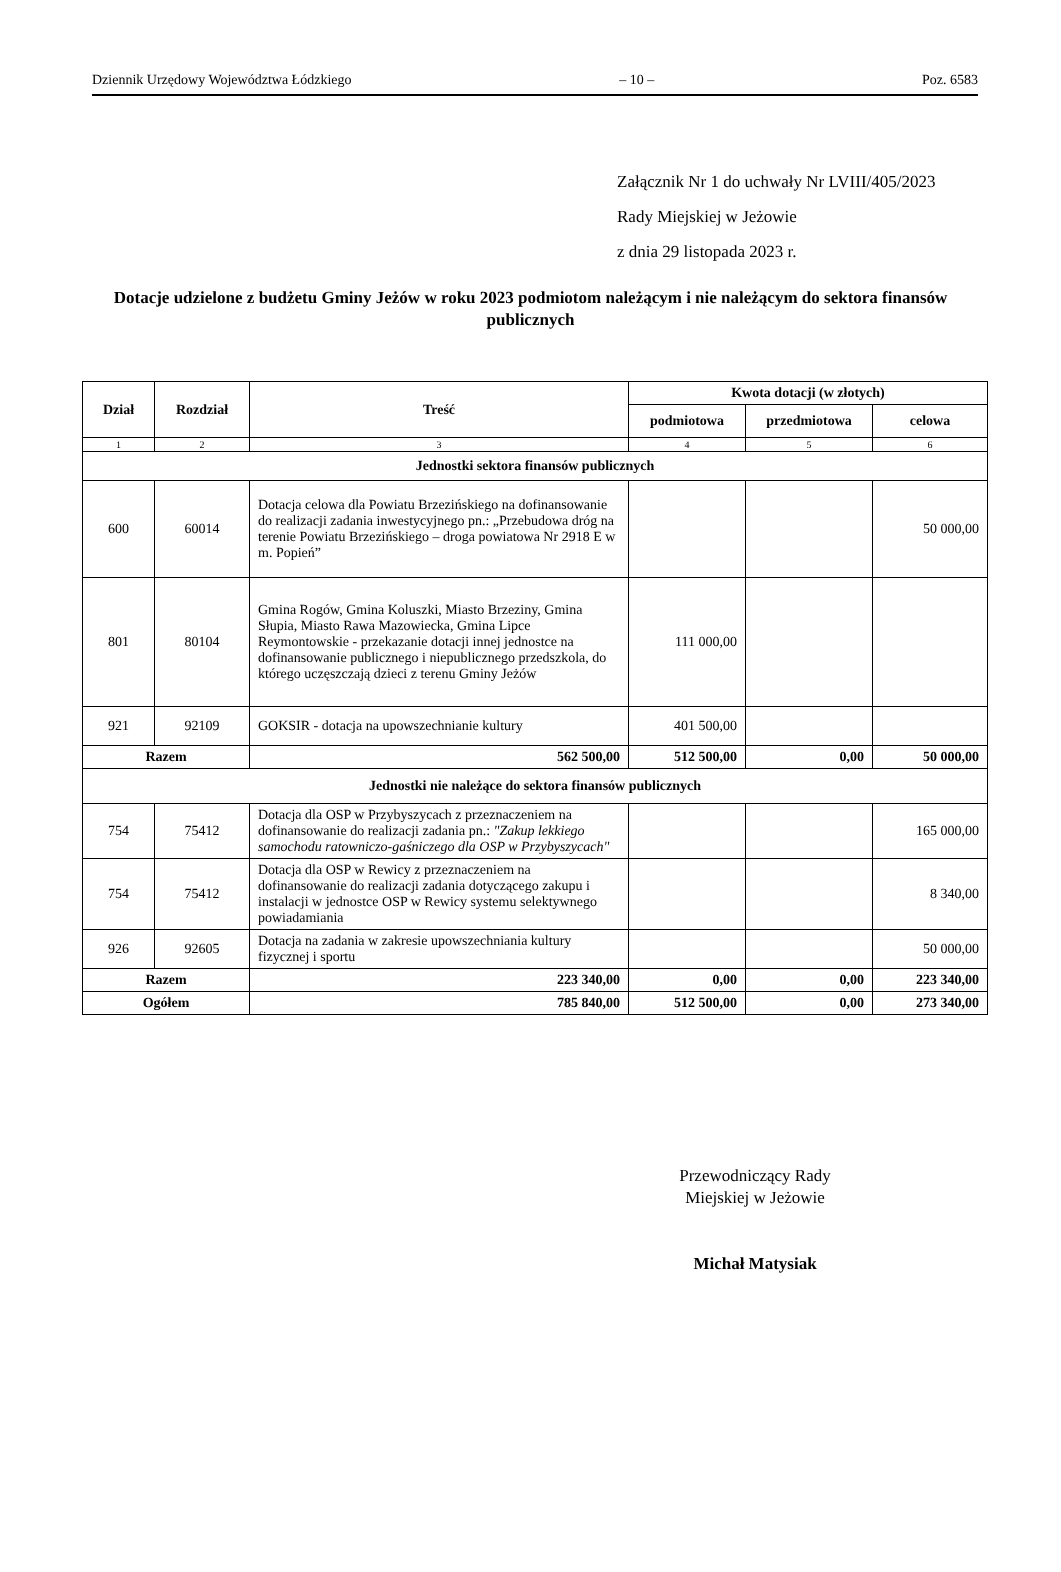Dziennik Urzędowy Województwa Łódzkiego – 10 – Poz. 6583
Załącznik Nr 1 do uchwały Nr LVIII/405/2023
Rady Miejskiej w Jeżowie
z dnia 29 listopada 2023 r.
Dotacje udzielone z budżetu Gminy Jeżów w roku 2023 podmiotom należącym i nie należącym do sektora finansów publicznych
| Dział | Rozdział | Treść | Kwota dotacji (w złotych) | | |
| --- | --- | --- | --- | --- | --- |
| | | | podmiotowa | przedmiotowa | celowa |
| 1 | 2 | 3 | 4 | 5 | 6 |
| Jednostki sektora finansów publicznych | | | | | |
| 600 | 60014 | Dotacja celowa dla Powiatu Brzezińskiego na dofinansowanie do realizacji zadania inwestycyjnego pn.: „Przebudowa dróg na terenie Powiatu Brzezińskiego – droga powiatowa Nr 2918 E w m. Popień” | | | 50 000,00 |
| 801 | 80104 | Gmina Rogów, Gmina Koluszki, Miasto Brzeziny, Gmina Słupia, Miasto Rawa Mazowiecka, Gmina Lipce Reymontowskie - przekazanie dotacji innej jednostce na dofinansowanie publicznego i niepublicznego przedszkola, do którego uczęszczają dzieci z terenu Gminy Jeżów | 111 000,00 | | |
| 921 | 92109 | GOKSIR - dotacja na upowszechnianie kultury | 401 500,00 | | |
| Razem | | 562 500,00 | 512 500,00 | 0,00 | 50 000,00 |
| Jednostki nie należące do sektora finansów publicznych | | | | | |
| 754 | 75412 | Dotacja dla OSP w Przybyszycach z przeznaczeniem na dofinansowanie do realizacji zadania pn.: "Zakup lekkiego samochodu ratowniczo-gaśniczego dla OSP w Przybyszycach" | | | 165 000,00 |
| 754 | 75412 | Dotacja dla OSP w Rewicy z przeznaczeniem na dofinansowanie do realizacji zadania dotyczącego zakupu i instalacji w jednostce OSP w Rewicy systemu selektywnego powiadamiania | | | 8 340,00 |
| 926 | 92605 | Dotacja na zadania w zakresie upowszechniania kultury fizycznej i sportu | | | 50 000,00 |
| Razem | | 223 340,00 | 0,00 | 0,00 | 223 340,00 |
| Ogółem | | 785 840,00 | 512 500,00 | 0,00 | 273 340,00 |
Przewodniczący Rady
Miejskiej w Jeżowie
Michał Matysiak